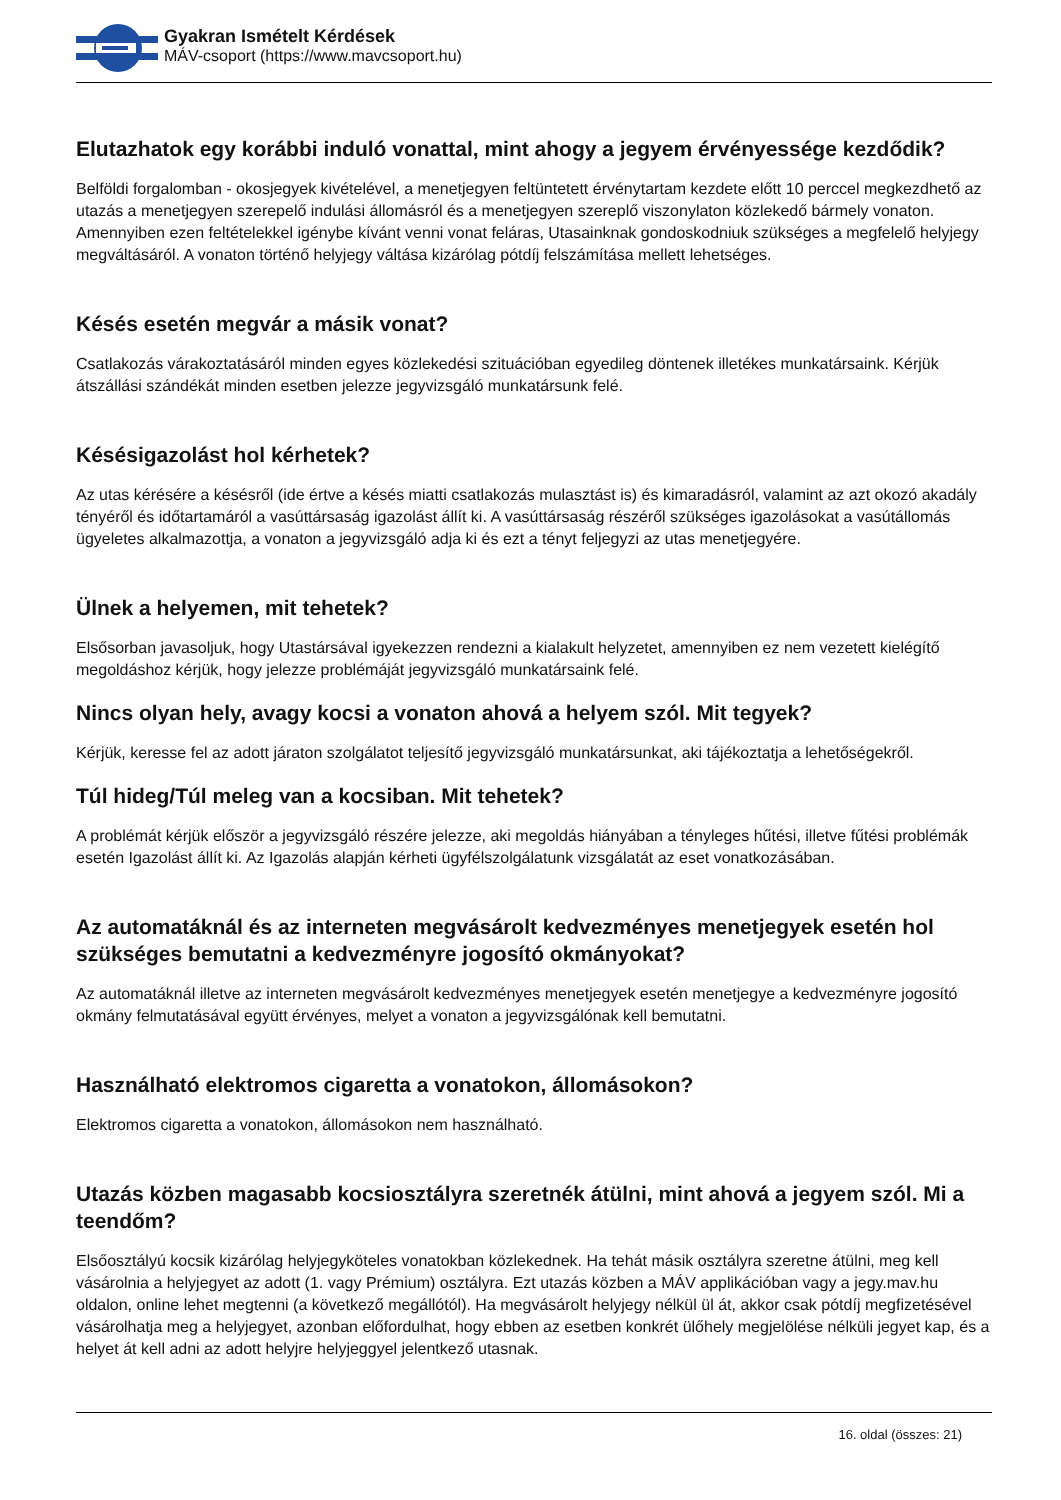Gyakran Ismételt Kérdések
MÁV-csoport (https://www.mavcsoport.hu)
Elutazhatok egy korábbi induló vonattal, mint ahogy a jegyem érvényessége kezdődik?
Belföldi forgalomban - okosjegyek kivételével, a menetjegyen feltüntetett érvénytartam kezdete előtt 10 perccel megkezdhető az utazás a menetjegyen szerepelő indulási állomásról és a menetjegyen szereplő viszonylaton közlekedő bármely vonaton. Amennyiben ezen feltételekkel igénybe kívánt venni vonat feláras, Utasainknak gondoskodniuk szükséges a megfelelő helyjegy megváltásáról. A vonaton történő helyjegy váltása kizárólag pótdíj felszámítása mellett lehetséges.
Késés esetén megvár a másik vonat?
Csatlakozás várakoztatásáról minden egyes közlekedési szituációban egyedileg döntenek illetékes munkatársaink. Kérjük átszállási szándékát minden esetben jelezze jegyvizsgáló munkatársunk felé.
Késésigazolást hol kérhetek?
Az utas kérésére a késésről (ide értve a késés miatti csatlakozás mulasztást is) és kimaradásról, valamint az azt okozó akadály tényéről és időtartamáról a vasúttársaság igazolást állít ki. A vasúttársaság részéről szükséges igazolásokat a vasútállomás ügyeletes alkalmazottja, a vonaton a jegyvizsgáló adja ki és ezt a tényt feljegyzi az utas menetjegyére.
Ülnek a helyemen, mit tehetek?
Elsősorban javasoljuk, hogy Utastársával igyekezzen rendezni a kialakult helyzetet, amennyiben ez nem vezetett kielégítő megoldáshoz kérjük, hogy jelezze problémáját jegyvizsgáló munkatársaink felé.
Nincs olyan hely, avagy kocsi a vonaton ahová a helyem szól. Mit tegyek?
Kérjük, keresse fel az adott járaton szolgálatot teljesítő jegyvizsgáló munkatársunkat, aki tájékoztatja a lehetőségekről.
Túl hideg/Túl meleg van a kocsiban. Mit tehetek?
A problémát kérjük először a jegyvizsgáló részére jelezze, aki megoldás hiányában a tényleges hűtési, illetve fűtési problémák esetén Igazolást állít ki. Az Igazolás alapján kérheti ügyfélszolgálatunk vizsgálatát az eset vonatkozásában.
Az automatáknál és az interneten megvásárolt kedvezményes menetjegyek esetén hol szükséges bemutatni a kedvezményre jogosító okmányokat?
Az automatáknál illetve az interneten megvásárolt kedvezményes menetjegyek esetén menetjegye a kedvezményre jogosító okmány felmutatásával együtt érvényes, melyet a vonaton a jegyvizsgálónak kell bemutatni.
Használható elektromos cigaretta a vonatokon, állomásokon?
Elektromos cigaretta a vonatokon, állomásokon nem használható.
Utazás közben magasabb kocsiosztályra szeretnék átülni, mint ahová a jegyem szól. Mi a teendőm?
Elsőosztályú kocsik kizárólag helyjegyköteles vonatokban közlekednek. Ha tehát másik osztályra szeretne átülni, meg kell vásárolnia a helyjegyet az adott (1. vagy Prémium) osztályra. Ezt utazás közben a MÁV applikációban vagy a jegy.mav.hu oldalon, online lehet megtenni (a következő megállótól). Ha megvásárolt helyjegy nélkül ül át, akkor csak pótdíj megfizetésével vásárolhatja meg a helyjegyet, azonban előfordulhat, hogy ebben az esetben konkrét ülőhely megjelölése nélküli jegyet kap, és a helyet át kell adni az adott helyjre helyjeggyel jelentkező utasnak.
16. oldal (összes: 21)